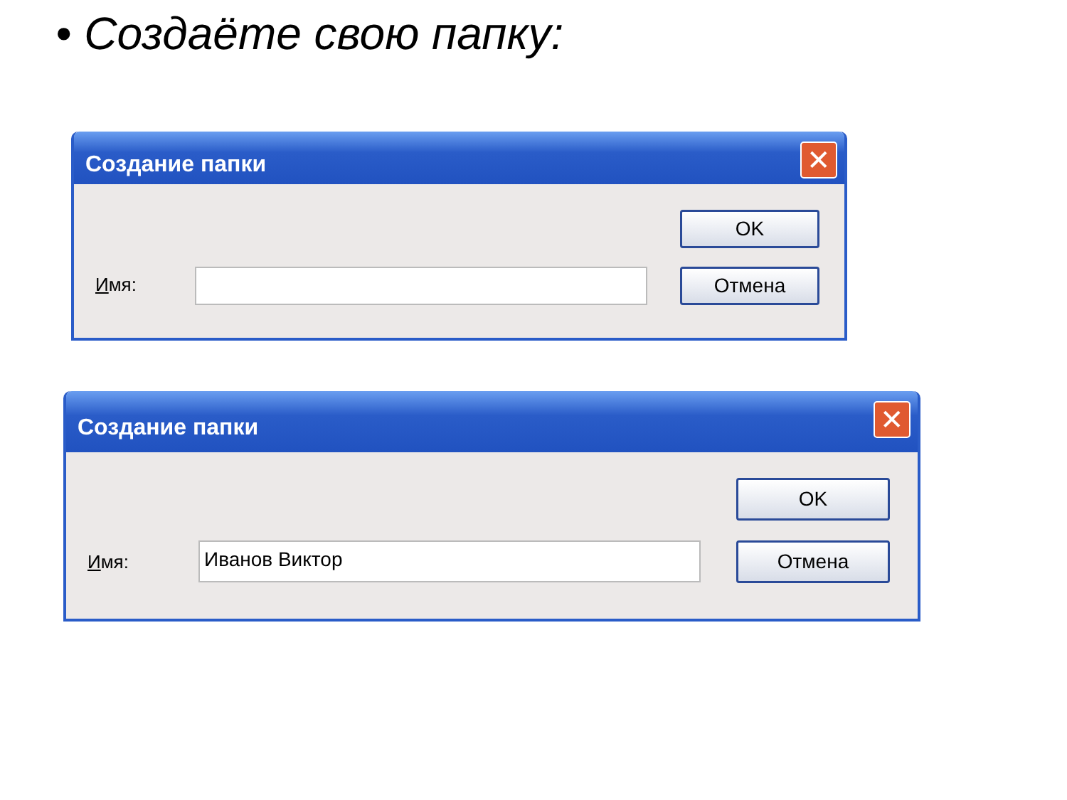• Создаёте свою папку:
Создание папки ✕
Имя:
OK
Отмена
Создание папки ✕
Имя: Иванов Виктор
OK
Отмена